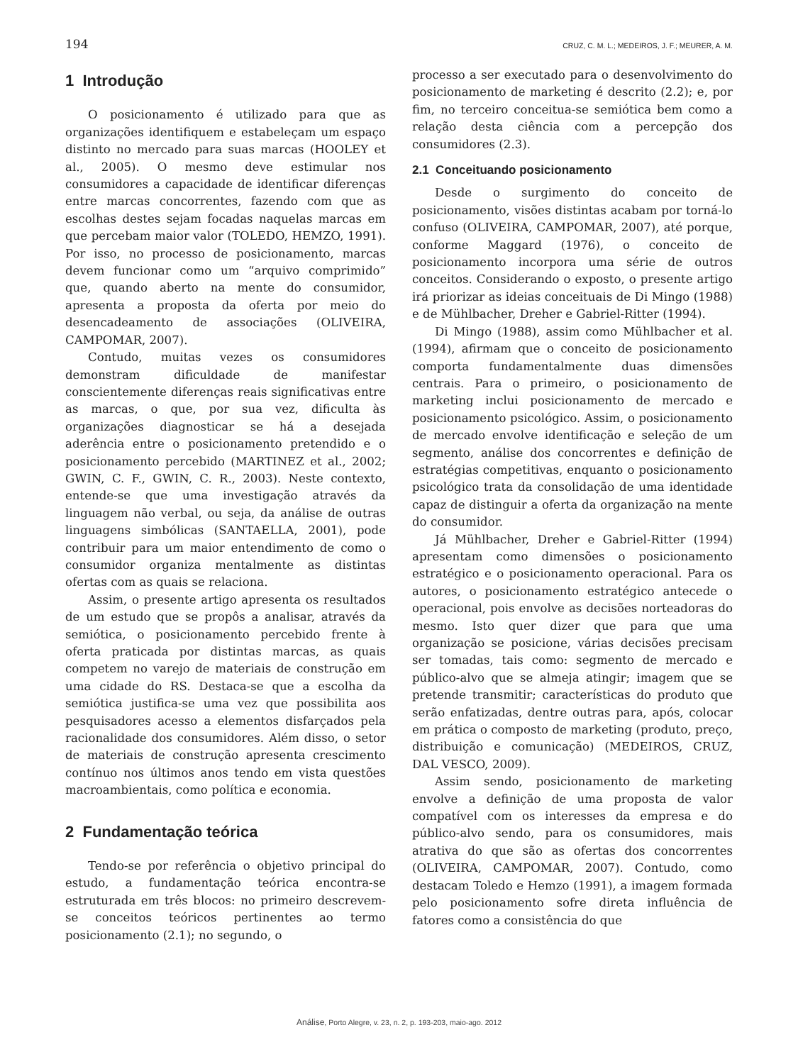194 CRUZ, C. M. L.; MEDEIROS, J. F.; MEURER, A. M.
1 Introdução
O posicionamento é utilizado para que as organizações identifiquem e estabeleçam um espaço distinto no mercado para suas marcas (HOOLEY et al., 2005). O mesmo deve estimular nos consumidores a capacidade de identificar diferenças entre marcas concorrentes, fazendo com que as escolhas destes sejam focadas naquelas marcas em que percebam maior valor (TOLEDO, HEMZO, 1991). Por isso, no processo de posicionamento, marcas devem funcionar como um “arquivo comprimido” que, quando aberto na mente do consumidor, apresenta a proposta da oferta por meio do desencadeamento de associações (OLIVEIRA, CAMPOMAR, 2007).
Contudo, muitas vezes os consumidores demonstram dificuldade de manifestar conscientemente diferenças reais significativas entre as marcas, o que, por sua vez, dificulta às organizações diagnosticar se há a desejada aderência entre o posicionamento pretendido e o posicionamento percebido (MARTINEZ et al., 2002; GWIN, C. F., GWIN, C. R., 2003). Neste contexto, entende-se que uma investigação através da linguagem não verbal, ou seja, da análise de outras linguagens simbólicas (SANTAELLA, 2001), pode contribuir para um maior entendimento de como o consumidor organiza mentalmente as distintas ofertas com as quais se relaciona.
Assim, o presente artigo apresenta os resultados de um estudo que se propôs a analisar, através da semiótica, o posicionamento percebido frente à oferta praticada por distintas marcas, as quais competem no varejo de materiais de construção em uma cidade do RS. Destaca-se que a escolha da semiótica justifica-se uma vez que possibilita aos pesquisadores acesso a elementos disfarçados pela racionalidade dos consumidores. Além disso, o setor de materiais de construção apresenta crescimento contínuo nos últimos anos tendo em vista questões macroambientais, como política e economia.
2 Fundamentação teórica
Tendo-se por referência o objetivo principal do estudo, a fundamentação teórica encontra-se estruturada em três blocos: no primeiro descrevem-se conceitos teóricos pertinentes ao termo posicionamento (2.1); no segundo, o
processo a ser executado para o desenvolvimento do posicionamento de marketing é descrito (2.2); e, por fim, no terceiro conceitua-se semiótica bem como a relação desta ciência com a percepção dos consumidores (2.3).
2.1 Conceituando posicionamento
Desde o surgimento do conceito de posicionamento, visões distintas acabam por torná-lo confuso (OLIVEIRA, CAMPOMAR, 2007), até porque, conforme Maggard (1976), o conceito de posicionamento incorpora uma série de outros conceitos. Considerando o exposto, o presente artigo irá priorizar as ideias conceituais de Di Mingo (1988) e de Mühlbacher, Dreher e Gabriel-Ritter (1994).
Di Mingo (1988), assim como Mühlbacher et al. (1994), afirmam que o conceito de posicionamento comporta fundamentalmente duas dimensões centrais. Para o primeiro, o posicionamento de marketing inclui posicionamento de mercado e posicionamento psicológico. Assim, o posicionamento de mercado envolve identificação e seleção de um segmento, análise dos concorrentes e definição de estratégias competitivas, enquanto o posicionamento psicológico trata da consolidação de uma identidade capaz de distinguir a oferta da organização na mente do consumidor.
Já Mühlbacher, Dreher e Gabriel-Ritter (1994) apresentam como dimensões o posicionamento estratégico e o posicionamento operacional. Para os autores, o posicionamento estratégico antecede o operacional, pois envolve as decisões norteadoras do mesmo. Isto quer dizer que para que uma organização se posicione, várias decisões precisam ser tomadas, tais como: segmento de mercado e público-alvo que se almeja atingir; imagem que se pretende transmitir; características do produto que serão enfatizadas, dentre outras para, após, colocar em prática o composto de marketing (produto, preço, distribuição e comunicação) (MEDEIROS, CRUZ, DAL VESCO, 2009).
Assim sendo, posicionamento de marketing envolve a definição de uma proposta de valor compatível com os interesses da empresa e do público-alvo sendo, para os consumidores, mais atrativa do que são as ofertas dos concorrentes (OLIVEIRA, CAMPOMAR, 2007). Contudo, como destacam Toledo e Hemzo (1991), a imagem formada pelo posicionamento sofre direta influência de fatores como a consistência do que
Análise, Porto Alegre, v. 23, n. 2, p. 193-203, maio-ago. 2012